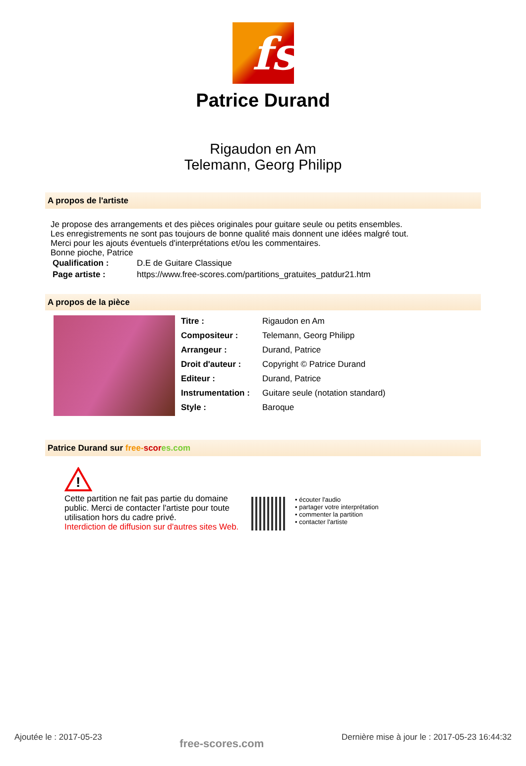fs
Patrice Durand
Rigaudon en Am
Telemann, Georg Philipp
A propos de l'artiste
Je propose des arrangements et des pièces originales pour guitare seule ou petits ensembles.
Les enregistrements ne sont pas toujours de bonne qualité mais donnent une idées malgré tout.
Merci pour les ajouts éventuels d'interprétations et/ou les commentaires.
Bonne pioche, Patrice
| Qualification : | D.E de Guitare Classique |
| Page artiste : | https://www.free-scores.com/partitions_gratuites_patdur21.htm |
A propos de la pièce
| Titre : | Rigaudon en Am |
| Compositeur : | Telemann, Georg Philipp |
| Arrangeur : | Durand, Patrice |
| Droit d'auteur : | Copyright © Patrice Durand |
| Editeur : | Durand, Patrice |
| Instrumentation : | Guitare seule (notation standard) |
| Style : | Baroque |
Patrice Durand sur free-scor es.com
!
Cette partition ne fait pas partie du domaine public. Merci de contacter l'artiste pour toute utilisation hors du cadre privé.
Interdiction de diffusion sur d'autres sites Web.
• écouter l'audio
• partager votre interprétation
• commenter la partition
• contacter l'artiste
Ajoutée le : 2017-05-23 free-scores.com Dernière mise à jour le : 2017-05-23 16:44:32